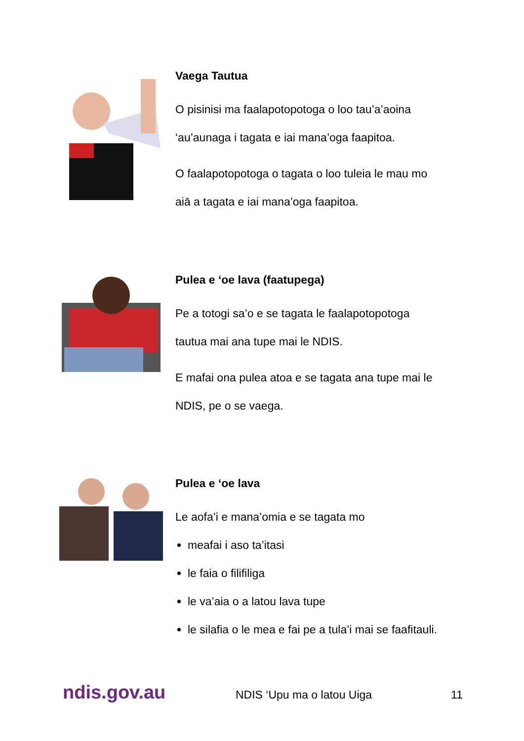Vaega Tautua
O pisinisi ma faalapotopotoga o loo tau’a’aoina
‘au’aunaga i tagata e iai mana’oga faapitoa.
O faalapotopotoga o tagata o loo tuleia le mau mo
aiā a tagata e iai mana’oga faapitoa.
Pulea e ‘oe lava (faatupega)
Pe a totogi sa’o e se tagata le faalapotopotoga
tautua mai ana tupe mai le NDIS.
E mafai ona pulea atoa e se tagata ana tupe mai le
NDIS, pe o se vaega.
Pulea e ‘oe lava
Le aofa’i e mana’omia e se tagata mo
meafai i aso ta’itasi
le faia o filifiliga
le va’aia o a latou lava tupe
le silafia o le mea e fai pe a tula’i mai se faafitauli.
ndis.gov.au NDIS ‘Upu ma o latou Uiga 11